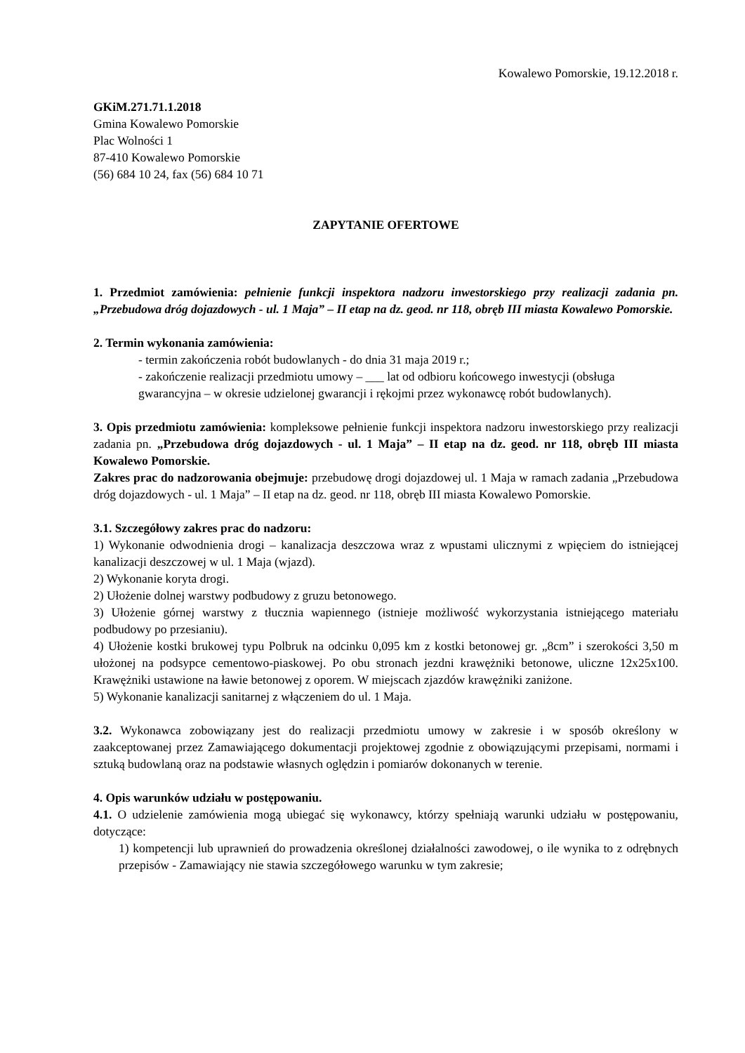Kowalewo Pomorskie, 19.12.2018 r.
GKiM.271.71.1.2018
Gmina Kowalewo Pomorskie
Plac Wolności 1
87-410 Kowalewo Pomorskie
(56) 684 10 24, fax (56) 684 10 71
ZAPYTANIE OFERTOWE
1. Przedmiot zamówienia: pełnienie funkcji inspektora nadzoru inwestorskiego przy realizacji zadania pn. „Przebudowa dróg dojazdowych - ul. 1 Maja” – II etap na dz. geod. nr 118, obręb III miasta Kowalewo Pomorskie.
2. Termin wykonania zamówienia:
- termin zakończenia robót budowlanych - do dnia 31 maja 2019 r.;
- zakończenie realizacji przedmiotu umowy – ___ lat od odbioru końcowego inwestycji (obsługa gwarancyjna – w okresie udzielonej gwarancji i rękojmi przez wykonawcę robót budowlanych).
3. Opis przedmiotu zamówienia: kompleksowe pełnienie funkcji inspektora nadzoru inwestorskiego przy realizacji zadania pn. „Przebudowa dróg dojazdowych - ul. 1 Maja” – II etap na dz. geod. nr 118, obręb III miasta Kowalewo Pomorskie.
Zakres prac do nadzorowania obejmuje: przebudowę drogi dojazdowej ul. 1 Maja w ramach zadania „Przebudowa dróg dojazdowych - ul. 1 Maja” – II etap na dz. geod. nr 118, obręb III miasta Kowalewo Pomorskie.
3.1. Szczegółowy zakres prac do nadzoru:
1) Wykonanie odwodnienia drogi – kanalizacja deszczowa wraz z wpustami ulicznymi z wpięciem do istniejącej kanalizacji deszczowej w ul. 1 Maja (wjazd).
2) Wykonanie koryta drogi.
2) Ułożenie dolnej warstwy podbudowy z gruzu betonowego.
3) Ułożenie górnej warstwy z tłucznia wapiennego (istnieje możliwość wykorzystania istniejącego materiału podbudowy po przesianiu).
4) Ułożenie kostki brukowej typu Polbruk na odcinku 0,095 km z kostki betonowej gr. „8cm” i szerokości 3,50 m ułożonej na podsypce cementowo-piaskowej. Po obu stronach jezdni krawężniki betonowe, uliczne 12x25x100. Krawężniki ustawione na ławie betonowej z oporem. W miejscach zjazdów krawężniki zaniżone.
5) Wykonanie kanalizacji sanitarnej z włączeniem do ul. 1 Maja.
3.2. Wykonawca zobowiązany jest do realizacji przedmiotu umowy w zakresie i w sposób określony w zaakceptowanej przez Zamawiającego dokumentacji projektowej zgodnie z obowiązującymi przepisami, normami i sztuką budowlaną oraz na podstawie własnych oględzin i pomiarów dokonanych w terenie.
4. Opis warunków udziału w postępowaniu.
4.1. O udzielenie zamówienia mogą ubiegać się wykonawcy, którzy spełniają warunki udziału w postępowaniu, dotyczące:
1) kompetencji lub uprawnień do prowadzenia określonej działalności zawodowej, o ile wynika to z odrębnych przepisów - Zamawiający nie stawia szczegółowego warunku w tym zakresie;